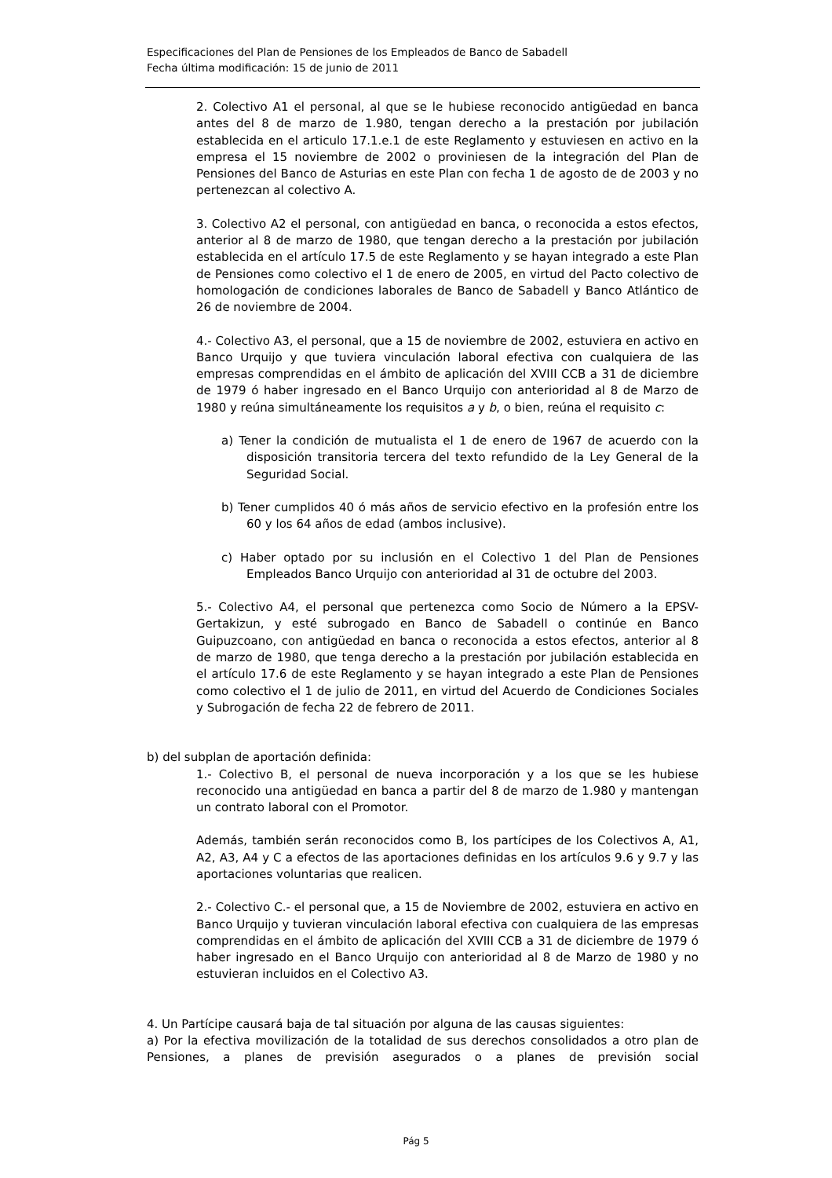Especificaciones del Plan de Pensiones de los Empleados de Banco de Sabadell
Fecha última modificación: 15 de junio de 2011
2. Colectivo A1 el personal, al que se le hubiese reconocido antigüedad en banca antes del 8 de marzo de 1.980, tengan derecho a la prestación por jubilación establecida en el articulo 17.1.e.1 de este Reglamento y estuviesen en activo en la empresa el 15 noviembre de 2002 o proviniesen de la integración del Plan de Pensiones del Banco de Asturias en este Plan con fecha 1 de agosto de de 2003 y no pertenezcan al colectivo A.
3. Colectivo A2 el personal, con antigüedad en banca, o reconocida a estos efectos, anterior al 8 de marzo de 1980, que tengan derecho a la prestación por jubilación establecida en el artículo 17.5 de este Reglamento y se hayan integrado a este Plan de Pensiones como colectivo el 1 de enero de 2005, en virtud del Pacto colectivo de homologación de condiciones laborales de Banco de Sabadell y Banco Atlántico de 26 de noviembre de 2004.
4.- Colectivo A3, el personal, que a 15 de noviembre de 2002, estuviera en activo en Banco Urquijo y que tuviera vinculación laboral efectiva con cualquiera de las empresas comprendidas en el ámbito de aplicación del XVIII CCB a 31 de diciembre de 1979 ó haber ingresado en el Banco Urquijo con anterioridad al 8 de Marzo de 1980 y reúna simultáneamente los requisitos a y b, o bien, reúna el requisito c:
a) Tener la condición de mutualista el 1 de enero de 1967 de acuerdo con la disposición transitoria tercera del texto refundido de la Ley General de la Seguridad Social.
b) Tener cumplidos 40 ó más años de servicio efectivo en la profesión entre los 60 y los 64 años de edad (ambos inclusive).
c) Haber optado por su inclusión en el Colectivo 1 del Plan de Pensiones Empleados Banco Urquijo con anterioridad al 31 de octubre del 2003.
5.- Colectivo A4, el personal que pertenezca como Socio de Número a la EPSV-Gertakizun, y esté subrogado en Banco de Sabadell o continúe en Banco Guipuzcoano, con antigüedad en banca o reconocida a estos efectos, anterior al 8 de marzo de 1980, que tenga derecho a la prestación por jubilación establecida en el artículo 17.6 de este Reglamento y se hayan integrado a este Plan de Pensiones como colectivo el 1 de julio de 2011, en virtud del Acuerdo de Condiciones Sociales y Subrogación de fecha 22 de febrero de 2011.
b) del subplan de aportación definida:
1.- Colectivo B, el personal de nueva incorporación y a los que se les hubiese reconocido una antigüedad en banca a partir del 8 de marzo de 1.980 y mantengan un contrato laboral con el Promotor.
Además, también serán reconocidos como B, los partícipes de los Colectivos A, A1, A2, A3, A4 y C a efectos de las aportaciones definidas en los artículos 9.6 y 9.7 y las aportaciones voluntarias que realicen.
2.- Colectivo C.- el personal que, a 15 de Noviembre de 2002, estuviera en activo en Banco Urquijo y tuvieran vinculación laboral efectiva con cualquiera de las empresas comprendidas en el ámbito de aplicación del XVIII CCB a 31 de diciembre de 1979 ó haber ingresado en el Banco Urquijo con anterioridad al 8 de Marzo de 1980 y no estuvieran incluidos en el Colectivo A3.
4. Un Partícipe causará baja de tal situación por alguna de las causas siguientes:
a) Por la efectiva movilización de la totalidad de sus derechos consolidados a otro plan de Pensiones, a planes de previsión asegurados o a planes de previsión social
Pág 5